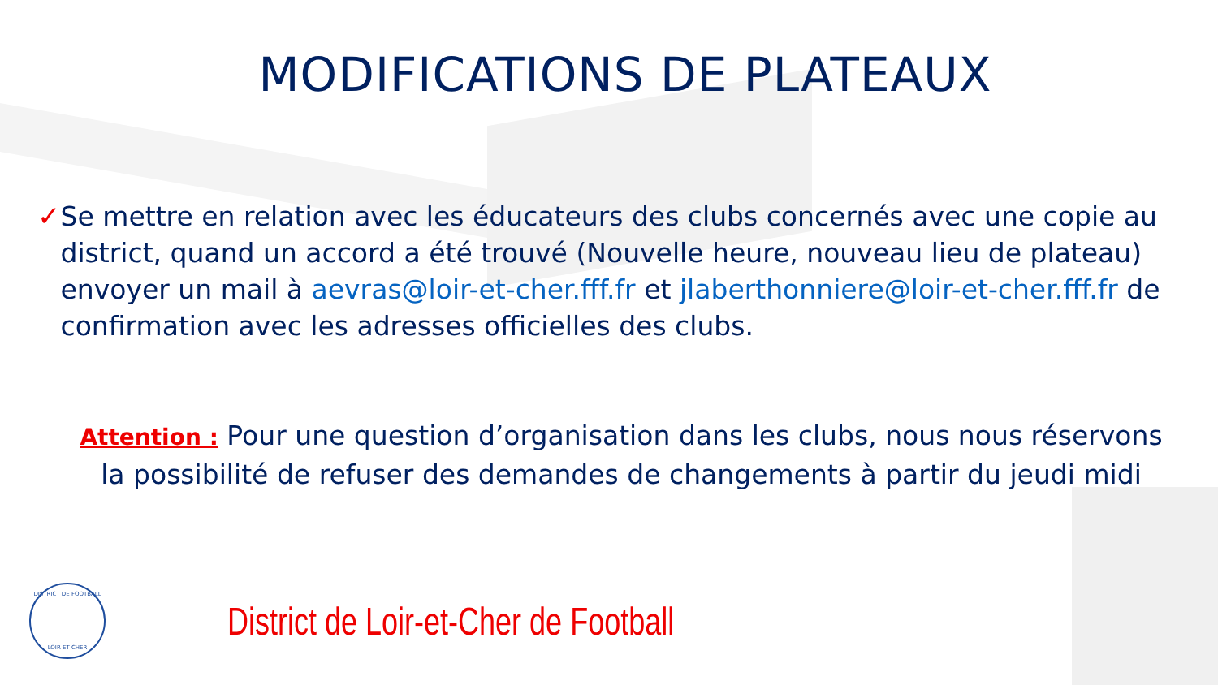MODIFICATIONS DE PLATEAUX
✓ Se mettre en relation avec les éducateurs des clubs concernés avec une copie au district, quand un accord a été trouvé (Nouvelle heure, nouveau lieu de plateau) envoyer un mail à aevras@loir-et-cher.fff.fr et jlaberthonniere@loir-et-cher.fff.fr de confirmation avec les adresses officielles des clubs.
Attention : Pour une question d’organisation dans les clubs, nous nous réservons la possibilité de refuser des demandes de changements à partir du jeudi midi
DISTRICT DE FOOTBALL
LOIR ET CHER
District de Loir-et-Cher de Football